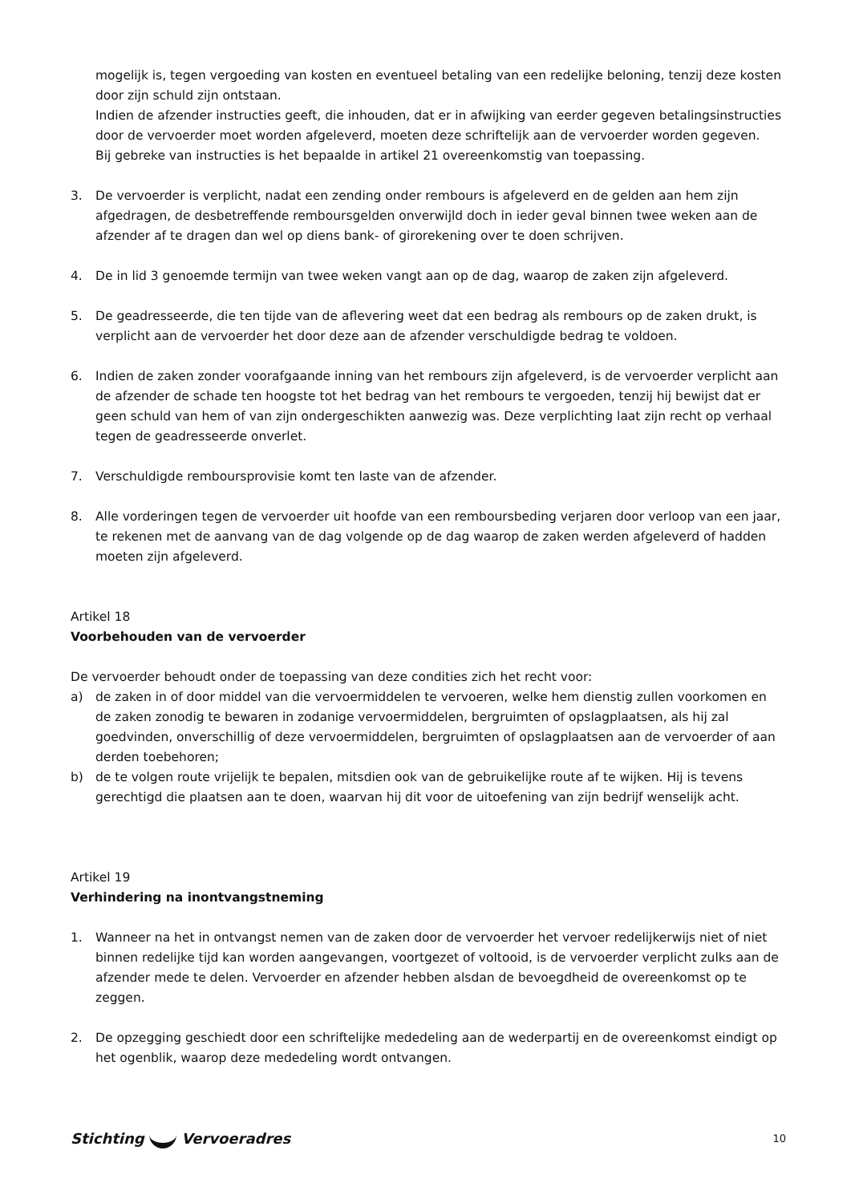mogelijk is, tegen vergoeding van kosten en eventueel betaling van een redelijke beloning, tenzij deze kosten door zijn schuld zijn ontstaan.
Indien de afzender instructies geeft, die inhouden, dat er in afwijking van eerder gegeven betalingsinstructies door de vervoerder moet worden afgeleverd, moeten deze schriftelijk aan de vervoerder worden gegeven.
Bij gebreke van instructies is het bepaalde in artikel 21 overeenkomstig van toepassing.
3. De vervoerder is verplicht, nadat een zending onder rembours is afgeleverd en de gelden aan hem zijn afgedragen, de desbetreffende remboursgelden onverwijld doch in ieder geval binnen twee weken aan de afzender af te dragen dan wel op diens bank- of girorekening over te doen schrijven.
4. De in lid 3 genoemde termijn van twee weken vangt aan op de dag, waarop de zaken zijn afgeleverd.
5. De geadresseerde, die ten tijde van de aflevering weet dat een bedrag als rembours op de zaken drukt, is verplicht aan de vervoerder het door deze aan de afzender verschuldigde bedrag te voldoen.
6. Indien de zaken zonder voorafgaande inning van het rembours zijn afgeleverd, is de vervoerder verplicht aan de afzender de schade ten hoogste tot het bedrag van het rembours te vergoeden, tenzij hij bewijst dat er geen schuld van hem of van zijn ondergeschikten aanwezig was. Deze verplichting laat zijn recht op verhaal tegen de geadresseerde onverlet.
7. Verschuldigde remboursprovisie komt ten laste van de afzender.
8. Alle vorderingen tegen de vervoerder uit hoofde van een remboursbeding verjaren door verloop van een jaar, te rekenen met de aanvang van de dag volgende op de dag waarop de zaken werden afgeleverd of hadden moeten zijn afgeleverd.
Artikel 18
Voorbehouden van de vervoerder
De vervoerder behoudt onder de toepassing van deze condities zich het recht voor:
a) de zaken in of door middel van die vervoermiddelen te vervoeren, welke hem dienstig zullen voorkomen en de zaken zonodig te bewaren in zodanige vervoermiddelen, bergruimten of opslagplaatsen, als hij zal goedvinden, onverschillig of deze vervoermiddelen, bergruimten of opslagplaatsen aan de vervoerder of aan derden toebehoren;
b) de te volgen route vrijelijk te bepalen, mitsdien ook van de gebruikelijke route af te wijken. Hij is tevens gerechtigd die plaatsen aan te doen, waarvan hij dit voor de uitoefening van zijn bedrijf wenselijk acht.
Artikel 19
Verhindering na inontvangstneming
1. Wanneer na het in ontvangst nemen van de zaken door de vervoerder het vervoer redelijkerwijs niet of niet binnen redelijke tijd kan worden aangevangen, voortgezet of voltooid, is de vervoerder verplicht zulks aan de afzender mede te delen. Vervoerder en afzender hebben alsdan de bevoegdheid de overeenkomst op te zeggen.
2. De opzegging geschiedt door een schriftelijke mededeling aan de wederpartij en de overeenkomst eindigt op het ogenblik, waarop deze mededeling wordt ontvangen.
Stichting Vervoeradres 10